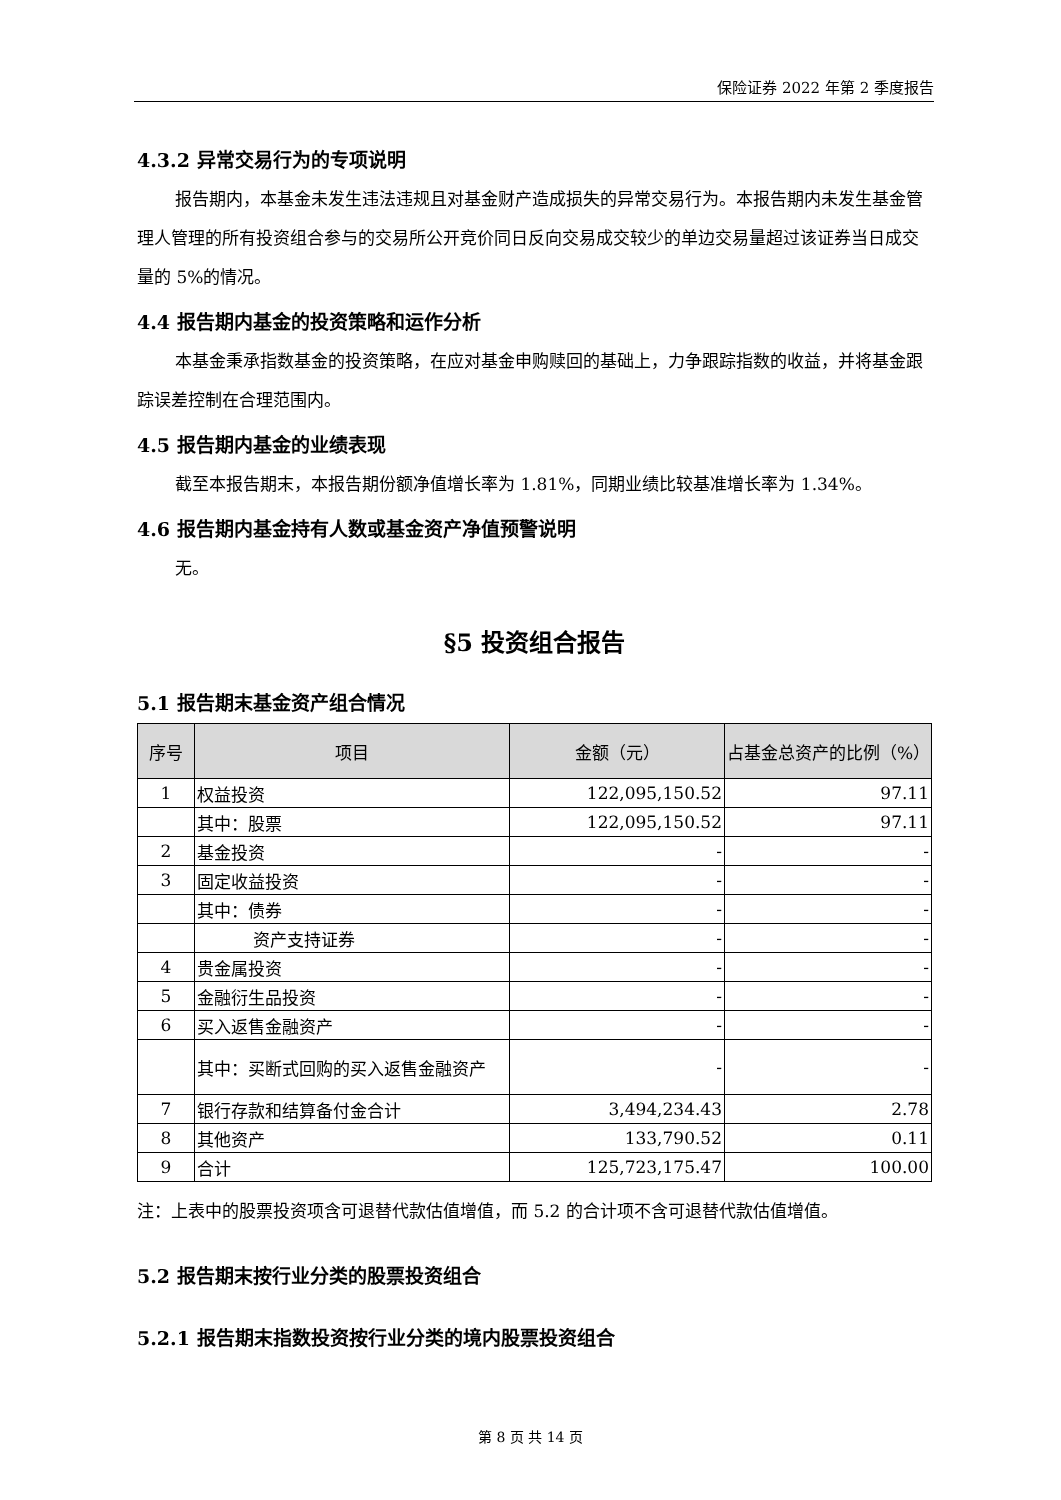保险证券 2022 年第 2 季度报告
4.3.2 异常交易行为的专项说明
报告期内，本基金未发生违法违规且对基金财产造成损失的异常交易行为。本报告期内未发生基金管理人管理的所有投资组合参与的交易所公开竞价同日反向交易成交较少的单边交易量超过该证券当日成交量的 5%的情况。
4.4 报告期内基金的投资策略和运作分析
本基金秉承指数基金的投资策略，在应对基金申购赎回的基础上，力争跟踪指数的收益，并将基金跟踪误差控制在合理范围内。
4.5 报告期内基金的业绩表现
截至本报告期末，本报告期份额净值增长率为 1.81%，同期业绩比较基准增长率为 1.34%。
4.6 报告期内基金持有人数或基金资产净值预警说明
无。
§5 投资组合报告
5.1 报告期末基金资产组合情况
| 序号 | 项目 | 金额（元） | 占基金总资产的比例（%） |
| --- | --- | --- | --- |
| 1 | 权益投资 | 122,095,150.52 | 97.11 |
| | 其中：股票 | 122,095,150.52 | 97.11 |
| 2 | 基金投资 | - | - |
| 3 | 固定收益投资 | - | - |
| | 其中：债券 | - | - |
| | 资产支持证券 | - | - |
| 4 | 贵金属投资 | - | - |
| 5 | 金融衍生品投资 | - | - |
| 6 | 买入返售金融资产 | - | - |
| | 其中：买断式回购的买入返售金融资产 | - | - |
| 7 | 银行存款和结算备付金合计 | 3,494,234.43 | 2.78 |
| 8 | 其他资产 | 133,790.52 | 0.11 |
| 9 | 合计 | 125,723,175.47 | 100.00 |
注：上表中的股票投资项含可退替代款估值增值，而 5.2 的合计项不含可退替代款估值增值。
5.2 报告期末按行业分类的股票投资组合
5.2.1 报告期末指数投资按行业分类的境内股票投资组合
第 8 页 共 14 页